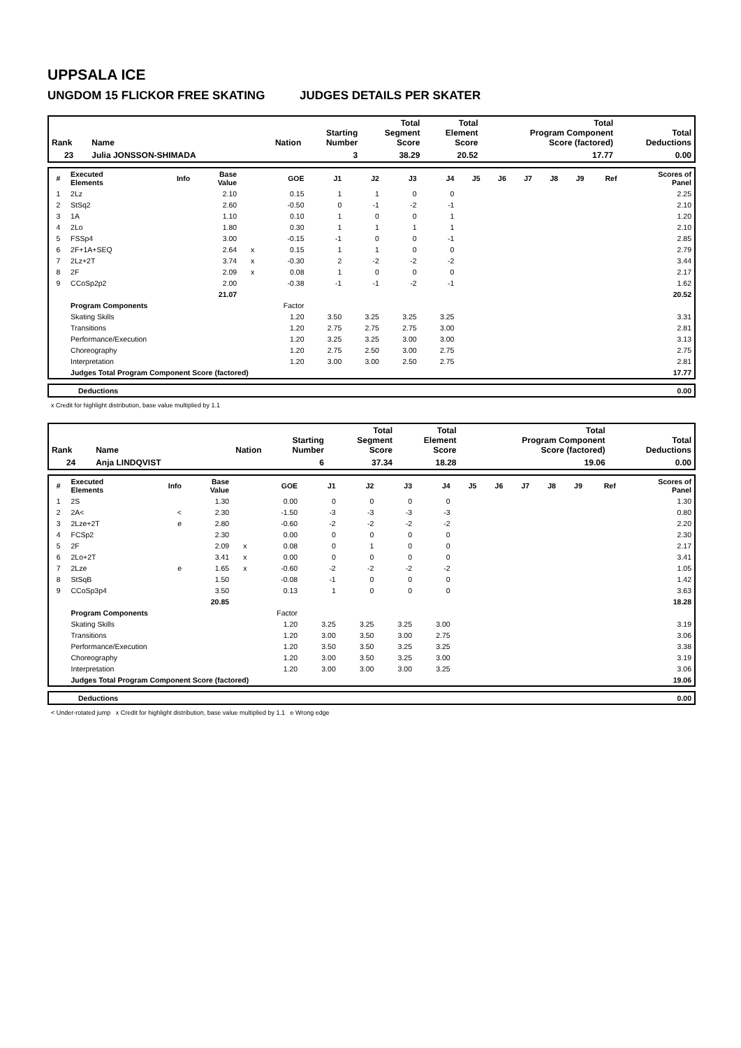UPPSALA ICE
UNGDOM 15 FLICKOR FREE SKATING JUDGES DETAILS PER SKATER
| Rank | Name | Nation | Starting Number | Total Segment Score | Total Element Score | Total Program Component Score (factored) | Total Deductions |
| --- | --- | --- | --- | --- | --- | --- | --- |
| 23 | Julia JONSSON-SHIMADA | | 3 | 38.29 | 20.52 | 17.77 | 0.00 |
| # | Executed Elements | Info | Base Value | | GOE | J1 | J2 | J3 | J4 | J5 | J6 | J7 | J8 | J9 | Ref | Scores of Panel |
| --- | --- | --- | --- | --- | --- | --- | --- | --- | --- | --- | --- | --- | --- | --- | --- | --- |
| 1 | 2Lz | | 2.10 | | 0.15 | 1 | 1 | 0 | 0 | | | | | | | 2.25 |
| 2 | StSq2 | | 2.60 | | -0.50 | 0 | -1 | -2 | -1 | | | | | | | 2.10 |
| 3 | 1A | | 1.10 | | 0.10 | 1 | 0 | 0 | 1 | | | | | | | 1.20 |
| 4 | 2Lo | | 1.80 | | 0.30 | 1 | 1 | 1 | 1 | | | | | | | 2.10 |
| 5 | FSSp4 | | 3.00 | | -0.15 | -1 | 0 | 0 | -1 | | | | | | | 2.85 |
| 6 | 2F+1A+SEQ | | 2.64 | x | 0.15 | 1 | 1 | 0 | 0 | | | | | | | 2.79 |
| 7 | 2Lz+2T | | 3.74 | x | -0.30 | 2 | -2 | -2 | -2 | | | | | | | 3.44 |
| 8 | 2F | | 2.09 | x | 0.08 | 1 | 0 | 0 | 0 | | | | | | | 2.17 |
| 9 | CCoSp2p2 | | 2.00 | | -0.38 | -1 | -1 | -2 | -1 | | | | | | | 1.62 |
| | | | 21.07 | | | | | | | | | | | | | 20.52 |
| | Program Components | | | | Factor | | | | | | | | | | | |
| | Skating Skills | | | | 1.20 | 3.50 | 3.25 | 3.25 | 3.25 | | | | | | | 3.31 |
| | Transitions | | | | 1.20 | 2.75 | 2.75 | 2.75 | 3.00 | | | | | | | 2.81 |
| | Performance/Execution | | | | 1.20 | 3.25 | 3.25 | 3.00 | 3.00 | | | | | | | 3.13 |
| | Choreography | | | | 1.20 | 2.75 | 2.50 | 3.00 | 2.75 | | | | | | | 2.75 |
| | Interpretation | | | | 1.20 | 3.00 | 3.00 | 2.50 | 2.75 | | | | | | | 2.81 |
| | Judges Total Program Component Score (factored) | | | | | | | | | | | | | | | 17.77 |
| | Deductions | 0.00 |
x Credit for highlight distribution, base value multiplied by 1.1
| Rank | Name | Nation | Starting Number | Total Segment Score | Total Element Score | Total Program Component Score (factored) | Total Deductions |
| --- | --- | --- | --- | --- | --- | --- | --- |
| 24 | Anja LINDQVIST | | 6 | 37.34 | 18.28 | 19.06 | 0.00 |
| # | Executed Elements | Info | Base Value | | GOE | J1 | J2 | J3 | J4 | J5 | J6 | J7 | J8 | J9 | Ref | Scores of Panel |
| --- | --- | --- | --- | --- | --- | --- | --- | --- | --- | --- | --- | --- | --- | --- | --- | --- |
| 1 | 2S | | 1.30 | | 0.00 | 0 | 0 | 0 | 0 | | | | | | | 1.30 |
| 2 | 2A< | < | 2.30 | | -1.50 | -3 | -3 | -3 | -3 | | | | | | | 0.80 |
| 3 | 2Lze+2T | e | 2.80 | | -0.60 | -2 | -2 | -2 | -2 | | | | | | | 2.20 |
| 4 | FCSp2 | | 2.30 | | 0.00 | 0 | 0 | 0 | 0 | | | | | | | 2.30 |
| 5 | 2F | | 2.09 | x | 0.08 | 0 | 1 | 0 | 0 | | | | | | | 2.17 |
| 6 | 2Lo+2T | | 3.41 | x | 0.00 | 0 | 0 | 0 | 0 | | | | | | | 3.41 |
| 7 | 2Lze | e | 1.65 | x | -0.60 | -2 | -2 | -2 | -2 | | | | | | | 1.05 |
| 8 | StSqB | | 1.50 | | -0.08 | -1 | 0 | 0 | 0 | | | | | | | 1.42 |
| 9 | CCoSp3p4 | | 3.50 | | 0.13 | 1 | 0 | 0 | 0 | | | | | | | 3.63 |
| | | | 20.85 | | | | | | | | | | | | | 18.28 |
| | Program Components | | | | Factor | | | | | | | | | | | |
| | Skating Skills | | | | 1.20 | 3.25 | 3.25 | 3.25 | 3.00 | | | | | | | 3.19 |
| | Transitions | | | | 1.20 | 3.00 | 3.50 | 3.00 | 2.75 | | | | | | | 3.06 |
| | Performance/Execution | | | | 1.20 | 3.50 | 3.50 | 3.25 | 3.25 | | | | | | | 3.38 |
| | Choreography | | | | 1.20 | 3.00 | 3.50 | 3.25 | 3.00 | | | | | | | 3.19 |
| | Interpretation | | | | 1.20 | 3.00 | 3.00 | 3.00 | 3.25 | | | | | | | 3.06 |
| | Judges Total Program Component Score (factored) | | | | | | | | | | | | | | | 19.06 |
| | Deductions | 0.00 |
< Under-rotated jump x Credit for highlight distribution, base value multiplied by 1.1 e Wrong edge